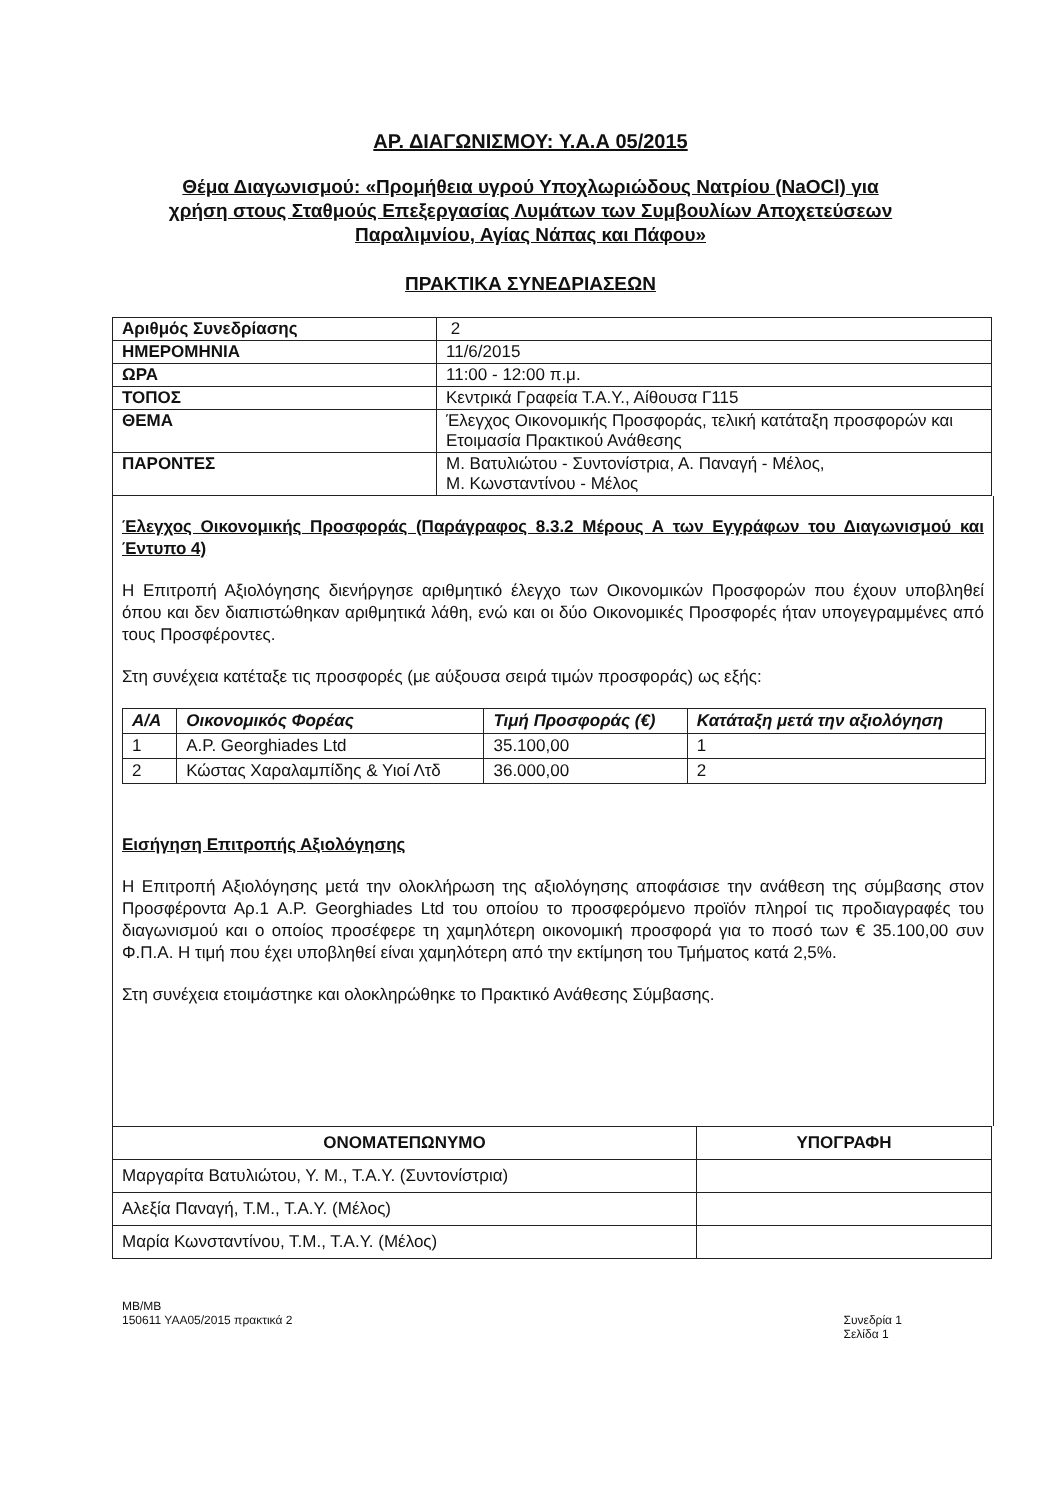ΑΡ. ΔΙΑΓΩΝΙΣΜΟΥ: Υ.Α.Α 05/2015
Θέμα Διαγωνισμού: «Προμήθεια υγρού Υποχλωριώδους Νατρίου (NaOCl) για
χρήση στους Σταθμούς Επεξεργασίας Λυμάτων των Συμβουλίων Αποχετεύσεων
Παραλιμνίου, Αγίας Νάπας και Πάφου»
ΠΡΑΚΤΙΚΑ ΣΥΝΕΔΡΙΑΣΕΩΝ
| Αριθμός Συνεδρίασης | 2 |
| ΗΜΕΡΟΜΗΝΙΑ | 11/6/2015 |
| ΩΡΑ | 11:00 - 12:00 π.μ. |
| ΤΟΠΟΣ | Κεντρικά Γραφεία Τ.Α.Υ., Αίθουσα Γ115 |
| ΘΕΜΑ | Έλεγχος Οικονομικής Προσφοράς, τελική κατάταξη προσφορών και Ετοιμασία Πρακτικού Ανάθεσης |
| ΠΑΡΟΝΤΕΣ | Μ. Βατυλιώτου - Συντονίστρια, Α. Παναγή - Μέλος, Μ. Κωνσταντίνου - Μέλος |
Έλεγχος Οικονομικής Προσφοράς (Παράγραφος 8.3.2 Μέρους Α των Εγγράφων του Διαγωνισμού και Έντυπο 4)
Η Επιτροπή Αξιολόγησης διενήργησε αριθμητικό έλεγχο των Οικονομικών Προσφορών που έχουν υποβληθεί όπου και δεν διαπιστώθηκαν αριθμητικά λάθη, ενώ και οι δύο Οικονομικές Προσφορές ήταν υπογεγραμμένες από τους Προσφέροντες.
Στη συνέχεια κατέταξε τις προσφορές (με αύξουσα σειρά τιμών προσφοράς) ως εξής:
| Α/Α | Οικονομικός Φορέας | Τιμή Προσφοράς (€) | Κατάταξη μετά την αξιολόγηση |
| --- | --- | --- | --- |
| 1 | A.P. Georghiades Ltd | 35.100,00 | 1 |
| 2 | Κώστας Χαραλαμπίδης & Υιοί Λτδ | 36.000,00 | 2 |
Εισήγηση Επιτροπής Αξιολόγησης
Η Επιτροπή Αξιολόγησης μετά την ολοκλήρωση της αξιολόγησης αποφάσισε την ανάθεση της σύμβασης στον Προσφέροντα Αρ.1 A.P. Georghiades Ltd του οποίου το προσφερόμενο προϊόν πληροί τις προδιαγραφές του διαγωνισμού και ο οποίος προσέφερε τη χαμηλότερη οικονομική προσφορά για το ποσό των € 35.100,00 συν Φ.Π.Α. Η τιμή που έχει υποβληθεί είναι χαμηλότερη από την εκτίμηση του Τμήματος κατά 2,5%.
Στη συνέχεια ετοιμάστηκε και ολοκληρώθηκε το Πρακτικό Ανάθεσης Σύμβασης.
| ΟΝΟΜΑΤΕΠΩΝΥΜΟ | ΥΠΟΓΡΑΦΗ |
| --- | --- |
| Μαργαρίτα Βατυλιώτου, Υ. Μ., Τ.Α.Υ. (Συντονίστρια) | |
| Αλεξία Παναγή, Τ.Μ., Τ.Α.Υ. (Μέλος) | |
| Μαρία Κωνσταντίνου, Τ.Μ., Τ.Α.Υ. (Μέλος) | |
MB/MB
150611 YAA05/2015 πρακτικά 2
Συνεδρία 1
Σελίδα 1